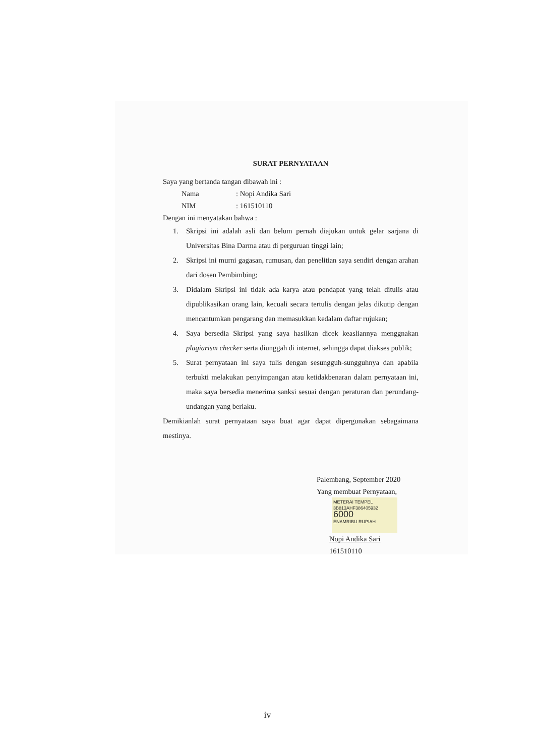SURAT PERNYATAAN
Saya yang bertanda tangan dibawah ini :
Nama: Nopi Andika Sari
NIM: 161510110
Dengan ini menyatakan bahwa :
1. Skripsi ini adalah asli dan belum pernah diajukan untuk gelar sarjana di Universitas Bina Darma atau di perguruan tinggi lain;
2. Skripsi ini murni gagasan, rumusan, dan penelitian saya sendiri dengan arahan dari dosen Pembimbing;
3. Didalam Skripsi ini tidak ada karya atau pendapat yang telah ditulis atau dipublikasikan orang lain, kecuali secara tertulis dengan jelas dikutip dengan mencantumkan pengarang dan memasukkan kedalam daftar rujukan;
4. Saya bersedia Skripsi yang saya hasilkan dicek keasliannya menggnakan plagiarism checker serta diunggah di internet, sehingga dapat diakses publik;
5. Surat pernyataan ini saya tulis dengan sesungguh-sungguhnya dan apabila terbukti melakukan penyimpangan atau ketidakbenaran dalam pernyataan ini, maka saya bersedia menerima sanksi sesuai dengan peraturan dan perundang-undangan yang berlaku.
Demikianlah surat pernyataan saya buat agar dapat dipergunakan sebagaimana mestinya.
Palembang, September 2020
Yang membuat Pernyataan,
METERAI TEMPEL
3B813AHF386405932
6000
ENAMRIBU RUPIAH
Nopi Andika Sari
161510110
iv